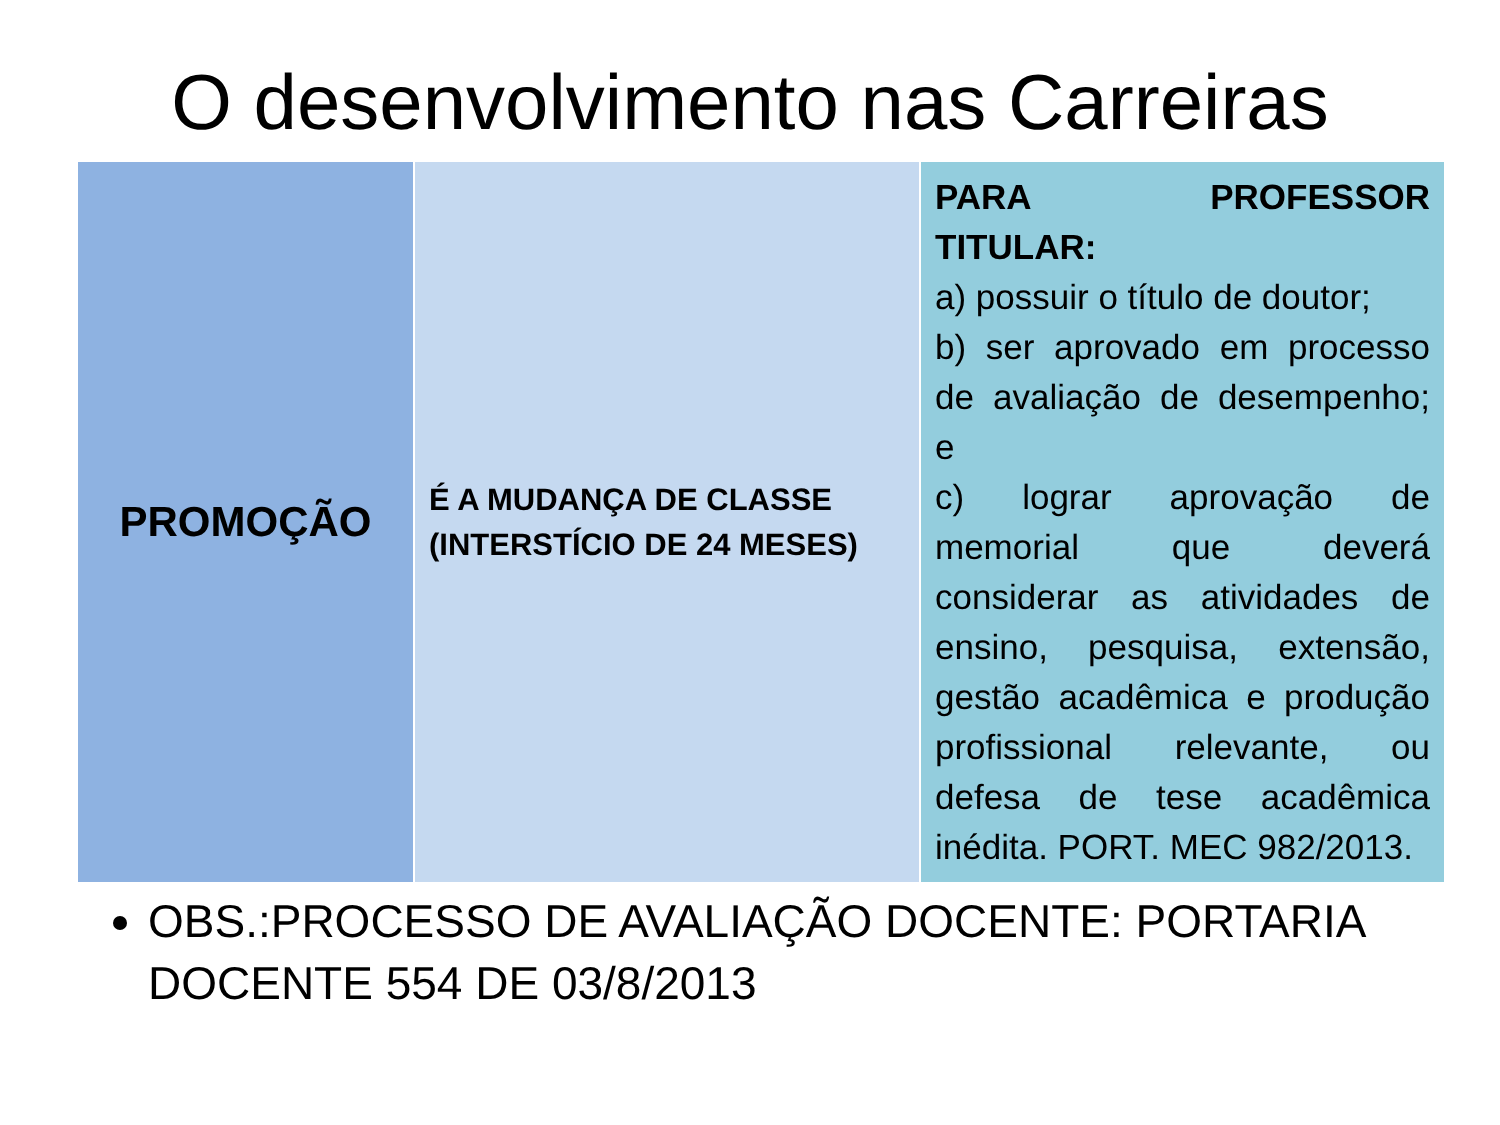O desenvolvimento nas Carreiras
| PROMOÇÃO | É A MUDANÇA DE CLASSE (INTERSTÍCIO DE 24 MESES) | PARA PROFESSOR TITULAR: a) possuir o título de doutor; b) ser aprovado em processo de avaliação de desempenho; e c) lograr aprovação de memorial que deverá considerar as atividades de ensino, pesquisa, extensão, gestão acadêmica e produção profissional relevante, ou defesa de tese acadêmica inédita. PORT. MEC 982/2013. |
OBS.:PROCESSO DE AVALIAÇÃO DOCENTE: PORTARIA DOCENTE 554 DE 03/8/2013